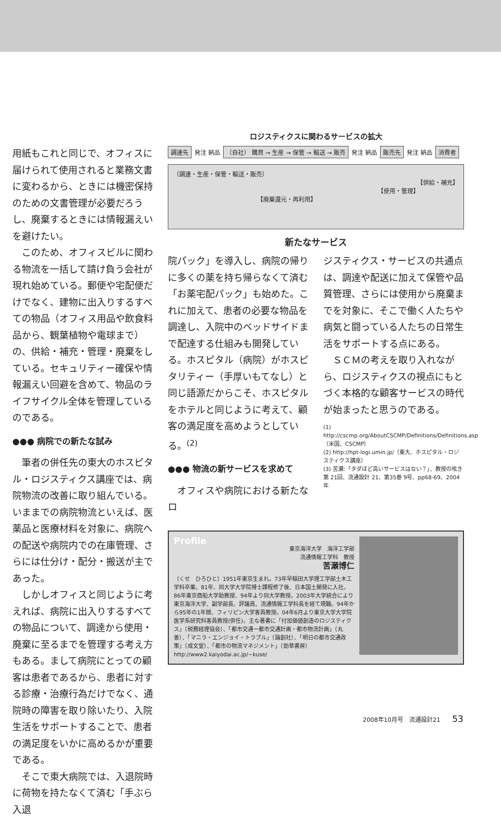用紙もこれと同じで、オフィスに届けられて使用されると業務文書に変わるから、ときには機密保持のための文書管理が必要だろうし、廃棄するときには情報漏えいを避けたい。
このため、オフィスビルに関わる物流を一括して請け負う会社が現れ始めている。郵便や宅配便だけでなく、建物に出入りするすべての物品（オフィス用品や飲食料品から、観葉植物や電球まで）の、供給・補充・管理・廃棄をしている。セキュリティー確保や情報漏えい回避を含めて、物品のライフサイクル全体を管理しているのである。
●●● 病院での新たな試み
筆者の併任先の東大のホスピタル・ロジスティクス講座では、病院物流の改善に取り組んでいる。いままでの病院物流といえば、医薬品と医療材料を対象に、病院への配送や病院内での在庫管理、さらには仕分け・配分・搬送が主であった。
しかしオフィスと同じように考えれば、病院に出入りするすべての物品について、調達から使用・廃棄に至るまでを管理する考え方もある。まして病院にとっての顧客は患者であるから、患者に対する診療・治療行為だけでなく、通院時の障害を取り除いたり、入院生活をサポートすることで、患者の満足度をいかに高めるかが重要である。
そこで東大病院では、入退院時に荷物を持たなくて済む「手ぶら入退
ロジスティクスに関わるサービスの拡大
調達先 発注 納品 （自社） 購買 → 生産 → 保管 → 輸送 → 販売 発注 納品 販売先 発注 納品 消費者
（調達・生産・保管・輸送・販売）
【供給・補充】
【使用・管理】
【廃棄還元・再利用】
新たなサービス
院パック」を導入し、病院の帰りに多くの薬を持ち帰らなくて済む「お薬宅配パック」も始めた。これに加えて、患者の必要な物品を調達し、入院中のベッドサイドまで配達する仕組みも開発している。ホスピタル（病院）がホスピタリティー（手厚いもてなし）と同じ語源だからこそ、ホスピタルをホテルと同じように考えて、顧客の満足度を高めようとしている。<sup>(2)</sup>
●●● 物流の新サービスを求めて
オフィスや病院における新たなロ
ジスティクス・サービスの共通点は、調達や配送に加えて保管や品質管理、さらには使用から廃棄までを対象に、そこで働く人たちや病気と闘っている人たちの日常生活をサポートする点にある。
ＳＣＭの考えを取り入れながら、ロジスティクスの視点にもとづく本格的な顧客サービスの時代が始まったと思うのである。
(1) http://cscmp.org/AboutCSCMP/Definitions/Definitions.asp（米国、CSCMP）
(2) http://hpt-logi.umin.jp/（東大、ホスピタル・ロジスティクス講座）
(3) 苦瀬:「タダほど高いサービスはない？」、教授の呟き第 21回、流通設計 21、第35巻 9号、pp68-69、2004年
Profile
東京海洋大学　海洋工学部
流通情報工学科　教授
苦瀬博仁
（くせ　ひろひと）1951年東京生まれ。73年早稲田大学理工学部土木工学科卒業。81年、同大学大学院博士課程修了後、日本国土開発に入社。86年東京商船大学助教授、94年より同大学教授。2003年大学統合により東京海洋大学、副学部長、評議員、流通情報工学科長を経て現職。94年から95年の1年間、フィリピン大学客員教授。04年6月より東京大学大学院医学系研究科客員教授(併任)。主な著書に「付加価値創造のロジスティクス」（税務経理協会）、「都市交通ー都市交通計画・都市物流計画」（丸善）、「マニラ・エンジョイ・トラブル」（論創社）、「明日の都市交通政策」（成文堂）、「都市の物流マネジメント」（勁草書房） http://www2.kaiyodai.ac.jp/~kuse/
2008年10月号　流通設計21 53